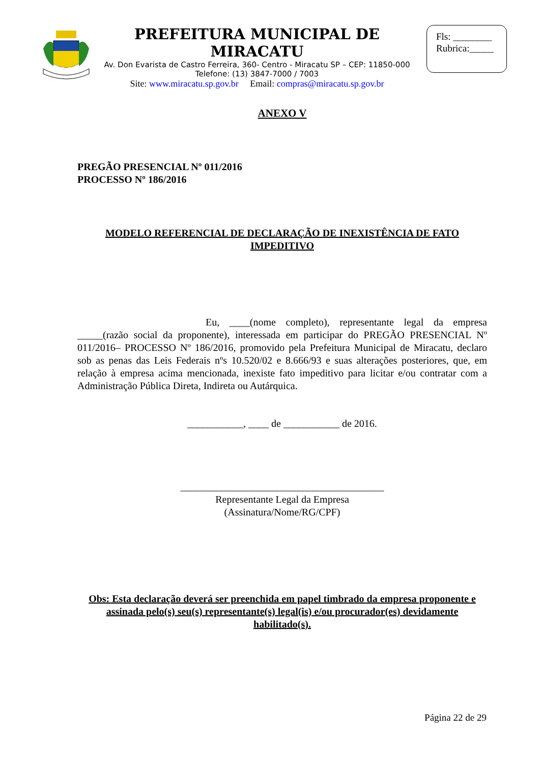PREFEITURA MUNICIPAL DE MIRACATU
Av. Don Evarista de Castro Ferreira, 360- Centro - Miracatu SP – CEP: 11850-000
Telefone: (13) 3847-7000 / 7003
Site: www.miracatu.sp.gov.br Email: compras@miracatu.sp.gov.br
Fls: ________
Rubrica:_____
ANEXO V
PREGÃO PRESENCIAL Nº 011/2016
PROCESSO Nº 186/2016
MODELO REFERENCIAL DE DECLARAÇÃO DE INEXISTÊNCIA DE FATO IMPEDITIVO
Eu, ____(nome completo), representante legal da empresa _____(razão social da proponente), interessada em participar do PREGÃO PRESENCIAL Nº 011/2016– PROCESSO Nº 186/2016, promovido pela Prefeitura Municipal de Miracatu, declaro sob as penas das Leis Federais nºs 10.520/02 e 8.666/93 e suas alterações posteriores, que, em relação à empresa acima mencionada, inexiste fato impeditivo para licitar e/ou contratar com a Administração Pública Direta, Indireta ou Autárquica.
___________, ____ de ___________ de 2016.
________________________________________
Representante Legal da Empresa
(Assinatura/Nome/RG/CPF)
Obs: Esta declaração deverá ser preenchida em papel timbrado da empresa proponente e assinada pelo(s) seu(s) representante(s) legal(is) e/ou procurador(es) devidamente habilitado(s).
Página 22 de 29